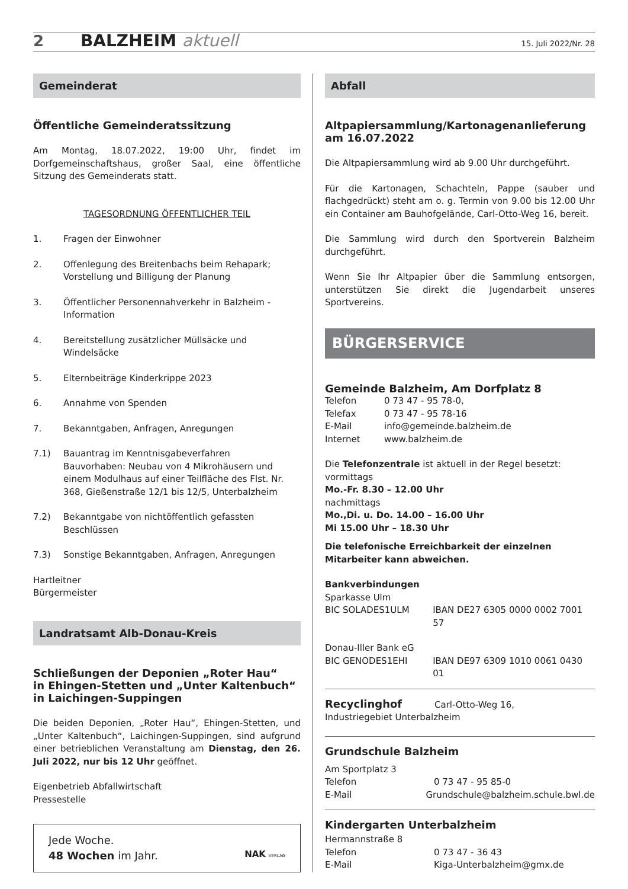2 BALZHEIM aktuell 15. Juli 2022/Nr. 28
Gemeinderat
Öffentliche Gemeinderatssitzung
Am Montag, 18.07.2022, 19:00 Uhr, findet im Dorfgemeinschaftshaus, großer Saal, eine öffentliche Sitzung des Gemeinderats statt.
TAGESORDNUNG ÖFFENTLICHER TEIL
1. Fragen der Einwohner
2. Offenlegung des Breitenbachs beim Rehapark;
Vorstellung und Billigung der Planung
3. Öffentlicher Personennahverkehr in Balzheim - Information
4. Bereitstellung zusätzlicher Müllsäcke und Windelsäcke
5. Elternbeiträge Kinderkrippe 2023
6. Annahme von Spenden
7. Bekanntgaben, Anfragen, Anregungen
7.1) Bauantrag im Kenntnisgabeverfahren
Bauvorhaben: Neubau von 4 Mikrohäusern und einem Modulhaus auf einer Teilfläche des Flst. Nr. 368, Gießenstraße 12/1 bis 12/5, Unterbalzheim
7.2) Bekanntgabe von nichtöffentlich gefassten Beschlüssen
7.3) Sonstige Bekanntgaben, Anfragen, Anregungen
Hartleitner
Bürgermeister
Landratsamt Alb-Donau-Kreis
Schließungen der Deponien „Roter Hau“
in Ehingen-Stetten und „Unter Kaltenbuch“
in Laichingen-Suppingen
Die beiden Deponien, „Roter Hau“, Ehingen-Stetten, und „Unter Kaltenbuch“, Laichingen-Suppingen, sind aufgrund einer betrieblichen Veranstaltung am Dienstag, den 26. Juli 2022, nur bis 12 Uhr geöffnet.
Eigenbetrieb Abfallwirtschaft
Pressestelle
Jede Woche.
48 Wochen im Jahr.
NAK VERLAG
Abfall
Altpapiersammlung/Kartonagenanlieferung am 16.07.2022
Die Altpapiersammlung wird ab 9.00 Uhr durchgeführt.
Für die Kartonagen, Schachteln, Pappe (sauber und flachgedrückt) steht am o. g. Termin von 9.00 bis 12.00 Uhr ein Container am Bauhofgelände, Carl-Otto-Weg 16, bereit.
Die Sammlung wird durch den Sportverein Balzheim durchgeführt.
Wenn Sie Ihr Altpapier über die Sammlung entsorgen, unterstützen Sie direkt die Jugendarbeit unseres Sportvereins.
BÜRGERSERVICE
Gemeinde Balzheim, Am Dorfplatz 8
Telefon 0 73 47 - 95 78-0,
Telefax 0 73 47 - 95 78-16
E-Mail info@gemeinde.balzheim.de
Internet www.balzheim.de
Die Telefonzentrale ist aktuell in der Regel besetzt:
vormittags
Mo.-Fr. 8.30 – 12.00 Uhr
nachmittags
Mo.,Di. u. Do. 14.00 – 16.00 Uhr
Mi 15.00 Uhr – 18.30 Uhr
Die telefonische Erreichbarkeit der einzelnen Mitarbeiter kann abweichen.
Bankverbindungen
Sparkasse Ulm
BIC SOLADES1ULM IBAN DE27 6305 0000 0002 7001 57
Donau-Iller Bank eG
BIC GENODES1EHI IBAN DE97 6309 1010 0061 0430 01
Recyclinghof Carl-Otto-Weg 16,
Industriegebiet Unterbalzheim
Grundschule Balzheim
Am Sportplatz 3
Telefon 0 73 47 - 95 85-0
E-Mail Grundschule@balzheim.schule.bwl.de
Kindergarten Unterbalzheim
Hermannstraße 8
Telefon 0 73 47 - 36 43
E-Mail Kiga-Unterbalzheim@gmx.de